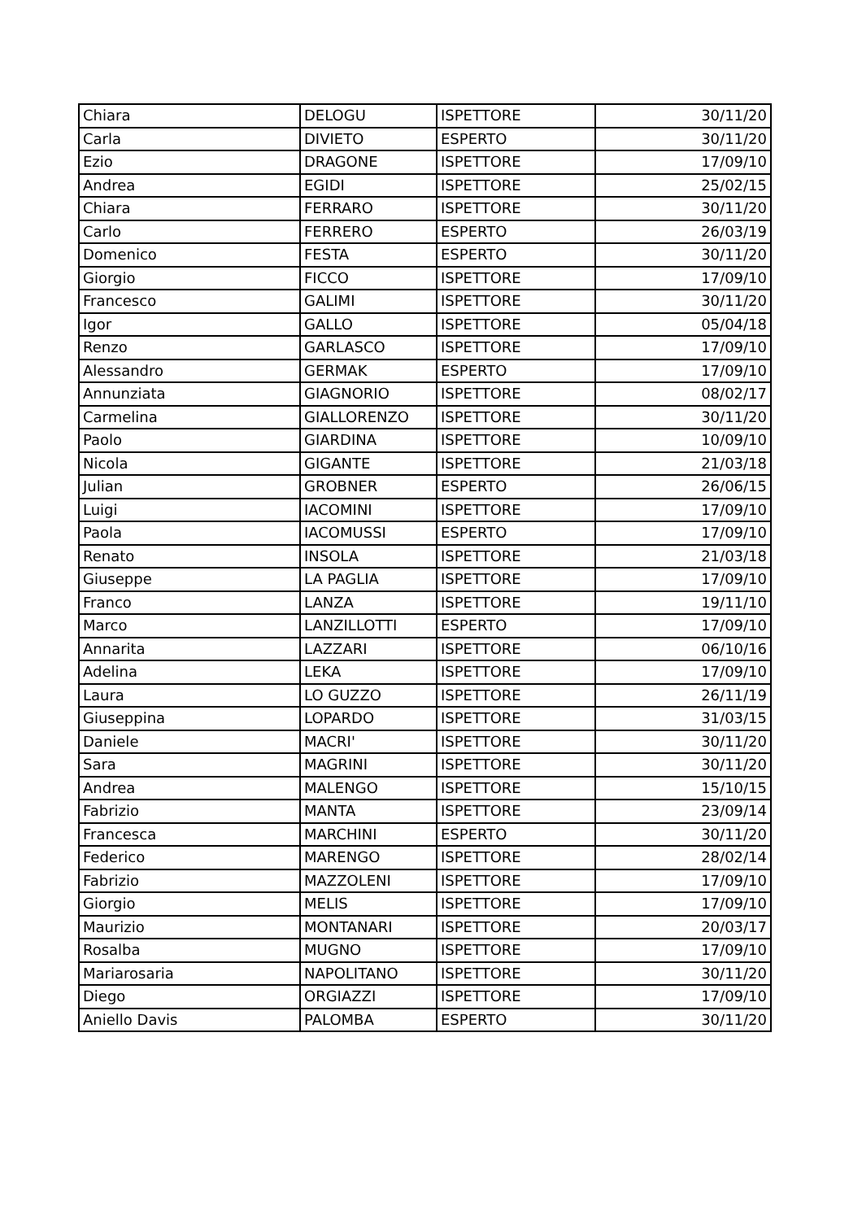| Chiara | DELOGU | ISPETTORE | 30/11/20 |
| Carla | DIVIETO | ESPERTO | 30/11/20 |
| Ezio | DRAGONE | ISPETTORE | 17/09/10 |
| Andrea | EGIDI | ISPETTORE | 25/02/15 |
| Chiara | FERRARO | ISPETTORE | 30/11/20 |
| Carlo | FERRERO | ESPERTO | 26/03/19 |
| Domenico | FESTA | ESPERTO | 30/11/20 |
| Giorgio | FICCO | ISPETTORE | 17/09/10 |
| Francesco | GALIMI | ISPETTORE | 30/11/20 |
| Igor | GALLO | ISPETTORE | 05/04/18 |
| Renzo | GARLASCO | ISPETTORE | 17/09/10 |
| Alessandro | GERMAK | ESPERTO | 17/09/10 |
| Annunziata | GIAGNORIO | ISPETTORE | 08/02/17 |
| Carmelina | GIALLORENZO | ISPETTORE | 30/11/20 |
| Paolo | GIARDINA | ISPETTORE | 10/09/10 |
| Nicola | GIGANTE | ISPETTORE | 21/03/18 |
| Julian | GROBNER | ESPERTO | 26/06/15 |
| Luigi | IACOMINI | ISPETTORE | 17/09/10 |
| Paola | IACOMUSSI | ESPERTO | 17/09/10 |
| Renato | INSOLA | ISPETTORE | 21/03/18 |
| Giuseppe | LA PAGLIA | ISPETTORE | 17/09/10 |
| Franco | LANZA | ISPETTORE | 19/11/10 |
| Marco | LANZILLOTTI | ESPERTO | 17/09/10 |
| Annarita | LAZZARI | ISPETTORE | 06/10/16 |
| Adelina | LEKA | ISPETTORE | 17/09/10 |
| Laura | LO GUZZO | ISPETTORE | 26/11/19 |
| Giuseppina | LOPARDO | ISPETTORE | 31/03/15 |
| Daniele | MACRI' | ISPETTORE | 30/11/20 |
| Sara | MAGRINI | ISPETTORE | 30/11/20 |
| Andrea | MALENGO | ISPETTORE | 15/10/15 |
| Fabrizio | MANTA | ISPETTORE | 23/09/14 |
| Francesca | MARCHINI | ESPERTO | 30/11/20 |
| Federico | MARENGO | ISPETTORE | 28/02/14 |
| Fabrizio | MAZZOLENI | ISPETTORE | 17/09/10 |
| Giorgio | MELIS | ISPETTORE | 17/09/10 |
| Maurizio | MONTANARI | ISPETTORE | 20/03/17 |
| Rosalba | MUGNO | ISPETTORE | 17/09/10 |
| Mariarosaria | NAPOLITANO | ISPETTORE | 30/11/20 |
| Diego | ORGIAZZI | ISPETTORE | 17/09/10 |
| Aniello Davis | PALOMBA | ESPERTO | 30/11/20 |